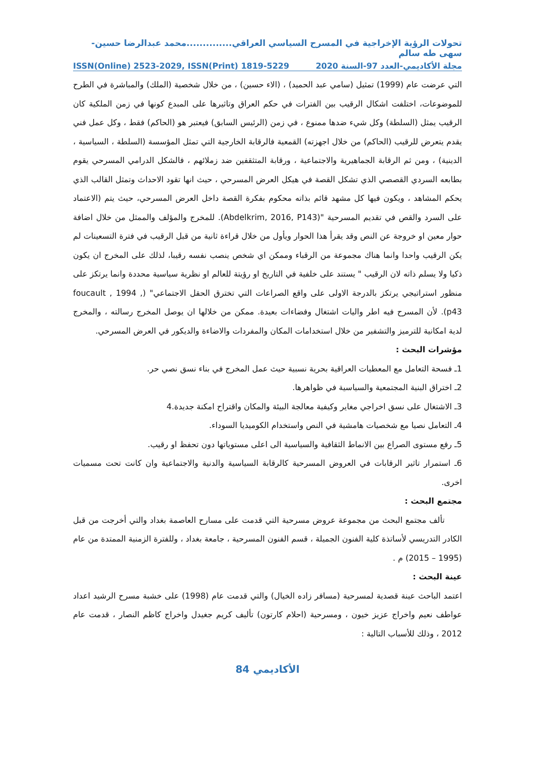تحولات الرؤية الإخراجية في المسرح السياسي العراقي..............محمد عبدالرضا حسين-سهى طه سالم
مجلة الأكاديمي-العدد 97-السنة 2020 ISSN(Online) 2523-2029, ISSN(Print) 1819-5229
التي عرضت عام (1999) تمثيل (سامي عبد الحميد) ، (الاء حسين) ، من خلال شخصية (الملك) والمباشرة في الطرح للموضوعات، اختلفت اشكال الرقيب بين الفترات في حكم العراق وتاثيرها على المبدع كونها في زمن الملكية كان الرقيب يمثل (السلطة) وكل شيء ضدها ممنوع ، في زمن (الرئيس السابق) فيعتبر هو (الحاكم) فقط ، وكل عمل فني يقدم يتعرض للرقيب (الحاكم) من خلال اجهزته) القمعية فالرقابة الخارجية التي تمثل المؤسسة (السلطة ، السياسية ، الدينية) ، ومن ثم الرقابة الجماهيرية والاجتماعية ، ورقابة المتثقفين ضد زملائهم ، فالشكل الدرامي المسرحي يقوم بطابعه السردي القصصي الذي تشكل القصة في هيكل العرض المسرحي ، حيث انها تقود الاحداث وتمثل القالب الذي يحكم المشاهد ، ويكون فيها كل مشهد قائم بذاته محكوم بفكرة القصة داخل العرض المسرحي، حيث يتم (الاعتماد على السرد والقص في تقديم المسرحية "(Abdelkrim, 2016, P143). للمخرج والمؤلف والممثل من خلال اضافة حوار معين او خروجة عن النص وقد يقرأ هذا الحوار ويأول من خلال قراءة ثانية من قبل الرقيب في فترة التسعينات لم يكن الرقيب واحدا وانما هناك مجموعة من الرقباء وممكن اي شخص ينصب نفسه رقيبا، لذلك على المخرج ان يكون ذكيا ولا يسلم ذاته لان الرقيب " يستند على خلفية في التاريخ او رؤيتة للعالم او نظرية سياسية محددة وانما يرتكز على منظور استراتيجي يرتكز بالدرجة الاولى على واقع الصراعات التي تخترق الحقل الاجتماعي" (foucault , 1994 , p43). لأن المسرح فيه اطر واليات اشتغال وفضاءات بعيدة. ممكن من خلالها ان يوصل المخرج رسالته ، والمخرج لدية امكانية للترميز والتشفير من خلال استخدامات المكان والمفردات والاضاءة والديكور في العرض المسرحي.
مؤشرات البحث :
1ـ فسحة التعامل مع المعطيات العراقية بحرية نسبية حيث عمل المخرج في بناء نسق نصي حر.
2ـ اختراق البنية المجتمعية والسياسية في ظواهرها.
3ـ الاشتغال على نسق اخراجي مغاير وكيفية معالجة البيئة والمكان واقتراح امكنة جديدة.4
4ـ التعامل نصيا مع شخصيات هامشية في النص واستخدام الكوميديا السوداء.
5ـ رفع مستوى الصراع بين الانماط الثقافية والسياسية الى اعلى مستوياتها دون تحفظ او رقيب.
6ـ استمرار تاثير الرقابات في العروض المسرحية كالرقابة السياسية والدنية والاجتماعية وان كانت تحت مسميات اخرى.
مجتمع البحث :
تألف مجتمع البحث من مجموعة عروض مسرحية التي قدمت على مسارح العاصمة بغداد والتي أخرجت من قبل الكادر التدريسي لأساتذة كلية الفنون الجميلة ، قسم الفنون المسرحية ، جامعة بغداد ، وللفترة الزمنية الممتدة من عام (1995 – 2015) م .
عينة البحث :
اعتمد الباحث عينة قصدية لمسرحية (مسافر زاده الخيال) والتي قدمت عام (1998) على خشبة مسرح الرشيد اعداد عواطف نعيم واخراج عزيز خيون ، ومسرحية (احلام كارتون) تأليف كريم جغيدل واخراج كاظم النصار ، قدمت عام 2012 ، وذلك للأسباب التالية :
الأكاديمي 84